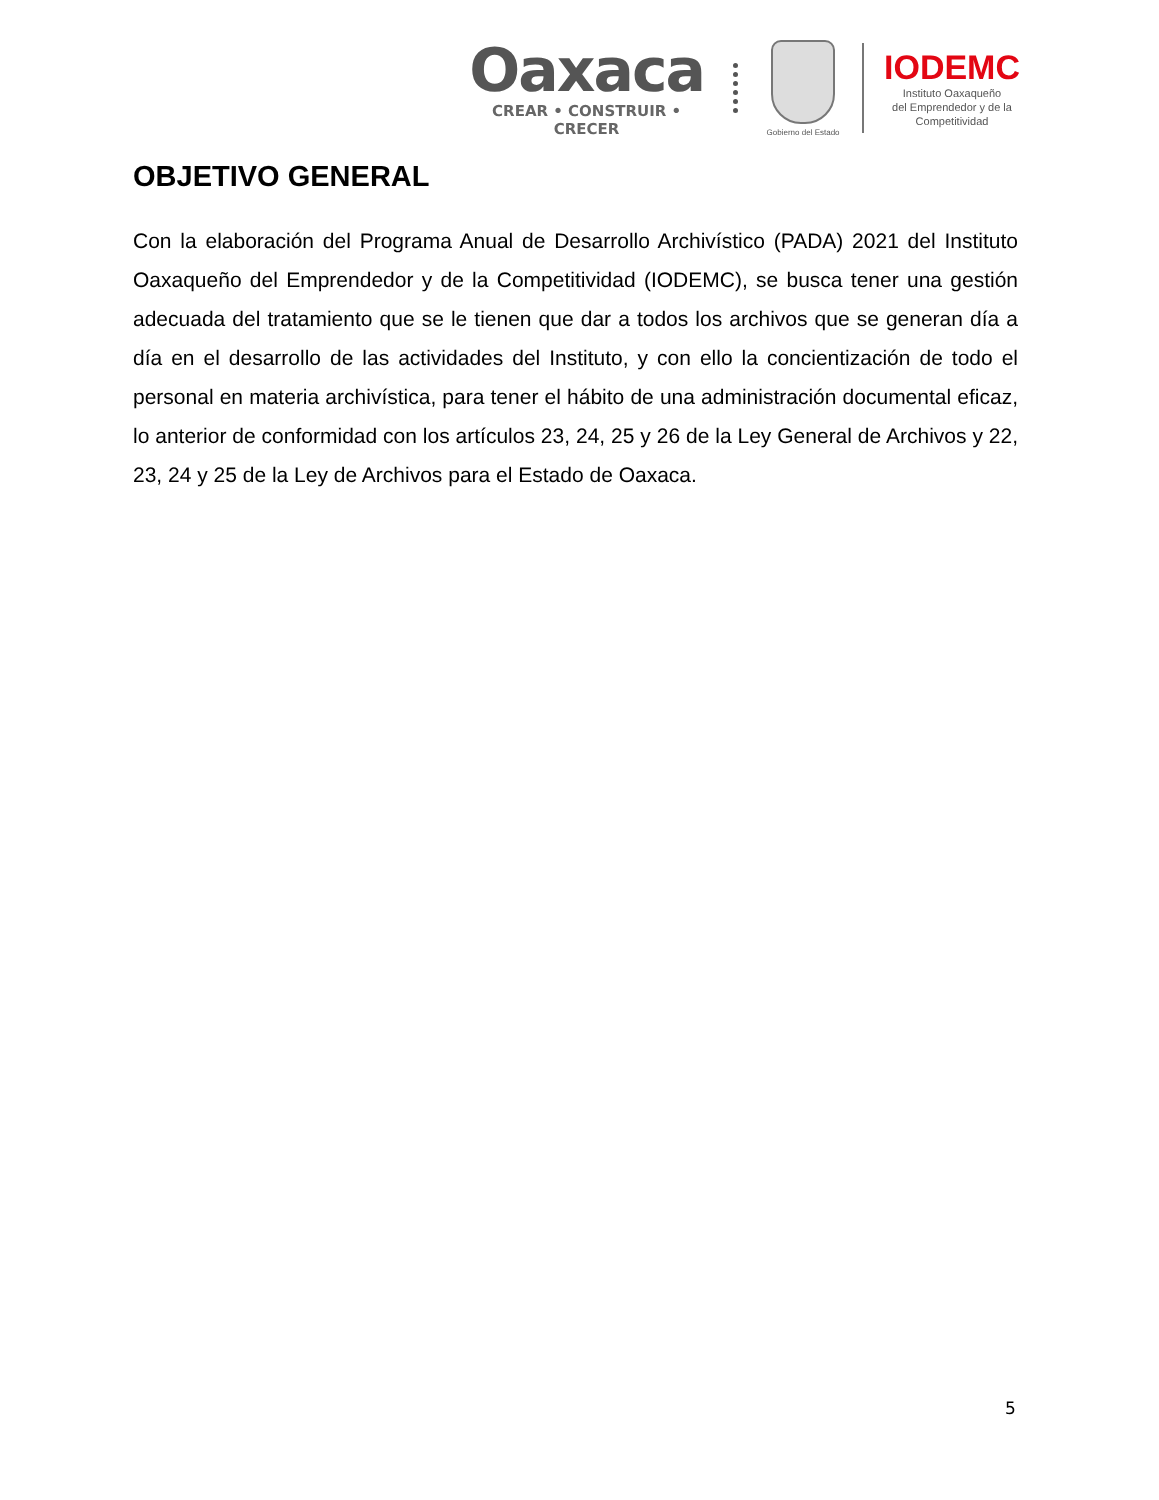Oaxaca
CREAR • CONSTRUIR • CRECER
Gobierno del Estado
IODEMC
Instituto Oaxaqueño
del Emprendedor y de la
Competitividad
OBJETIVO GENERAL
Con la elaboración del Programa Anual de Desarrollo Archivístico (PADA) 2021 del Instituto Oaxaqueño del Emprendedor y de la Competitividad (IODEMC), se busca tener una gestión adecuada del tratamiento que se le tienen que dar a todos los archivos que se generan día a día en el desarrollo de las actividades del Instituto, y con ello la concientización de todo el personal en materia archivística, para tener el hábito de una administración documental eficaz, lo anterior de conformidad con los artículos 23, 24, 25 y 26 de la Ley General de Archivos y 22, 23, 24 y 25 de la Ley de Archivos para el Estado de Oaxaca.
5